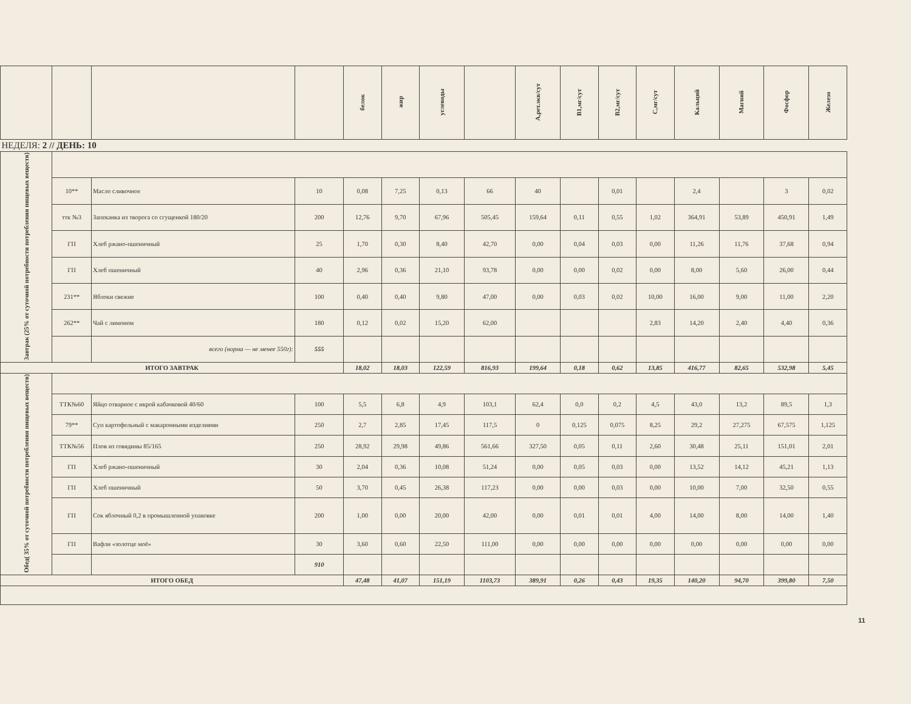| | | | | белок | жир | углеводы | | А,рет.экв/сут | В1,мг/сут | В2,мг/сут | С,мг/сут | Кальций | Магний | Фосфор | Железо |
| --- | --- | --- | --- | --- | --- | --- | --- | --- | --- | --- | --- | --- | --- | --- | --- |
| НЕДЕЛЯ: 2 // ДЕНЬ: 10 | | | | | | | | | | | | | | | |
| Завтрак (25% от суточной потребности потребления пищевых веществ) | | | | | | | | | | | | | | | |
| | 10** | Масло сливочное | 10 | 0,08 | 7,25 | 0,13 | 66 | 40 | | 0,01 | | 2,4 | | 3 | 0,02 |
| | ттк №3 | Запеканка из творога со сгущенкой 180/20 | 200 | 12,76 | 9,70 | 67,96 | 505,45 | 159,64 | 0,11 | 0,55 | 1,02 | 364,91 | 53,89 | 450,91 | 1,49 |
| | ГП | Хлеб ржано-пшеничный | 25 | 1,70 | 0,30 | 8,40 | 42,70 | 0,00 | 0,04 | 0,03 | 0,00 | 11,26 | 11,76 | 37,68 | 0,94 |
| | ГП | Хлеб пшеничный | 40 | 2,96 | 0,36 | 21,10 | 93,78 | 0,00 | 0,00 | 0,02 | 0,00 | 8,00 | 5,60 | 26,00 | 0,44 |
| | 231** | Яблоки свежие | 100 | 0,40 | 0,40 | 9,80 | 47,00 | 0,00 | 0,03 | 0,02 | 10,00 | 16,00 | 9,00 | 11,00 | 2,20 |
| | 262** | Чай с лимоном | 180 | 0,12 | 0,02 | 15,20 | 62,00 | | | | 2,83 | 14,20 | 2,40 | 4,40 | 0,36 |
| | | всего (норма — не менее 550г): | 555 | | | | | | | | | | | | |
| ИТОГО ЗАВТРАК | | | | 18,02 | 18,03 | 122,59 | 816,93 | 199,64 | 0,18 | 0,62 | 13,85 | 416,77 | 82,65 | 532,98 | 5,45 |
| Обед( 35% от суточной потребности потребления пищевых веществ) | | | | | | | | | | | | | | | |
| | ТТК№60 | Яйцо отварное с икрой кабачковой 40/60 | 100 | 5,5 | 6,8 | 4,9 | 103,1 | 62,4 | 0,0 | 0,2 | 4,5 | 43,0 | 13,2 | 89,5 | 1,3 |
| | 79** | Суп картофельный с макаронными изделиями | 250 | 2,7 | 2,85 | 17,45 | 117,5 | 0 | 0,125 | 0,075 | 8,25 | 29,2 | 27,275 | 67,575 | 1,125 |
| | ТТК№56 | Плов из говядины 85/165 | 250 | 28,92 | 29,98 | 49,86 | 561,66 | 327,50 | 0,05 | 0,11 | 2,60 | 30,48 | 25,11 | 151,01 | 2,01 |
| | ГП | Хлеб ржано-пшеничный | 30 | 2,04 | 0,36 | 10,08 | 51,24 | 0,00 | 0,05 | 0,03 | 0,00 | 13,52 | 14,12 | 45,21 | 1,13 |
| | ГП | Хлеб пшеничный | 50 | 3,70 | 0,45 | 26,38 | 117,23 | 0,00 | 0,00 | 0,03 | 0,00 | 10,00 | 7,00 | 32,50 | 0,55 |
| | ГП | Сок яблочный 0,2 в промышленной упаковке | 200 | 1,00 | 0,00 | 20,00 | 42,00 | 0,00 | 0,01 | 0,01 | 4,00 | 14,00 | 8,00 | 14,00 | 1,40 |
| | ГП | Вафли «золотце моё» | 30 | 3,60 | 0,60 | 22,50 | 111,00 | 0,00 | 0,00 | 0,00 | 0,00 | 0,00 | 0,00 | 0,00 | 0,00 |
| | | | 910 | | | | | | | | | | | | |
| ИТОГО ОБЕД | | | | 47,48 | 41,07 | 151,19 | 1103,73 | 389,91 | 0,26 | 0,43 | 19,35 | 140,20 | 94,70 | 399,80 | 7,50 |
11